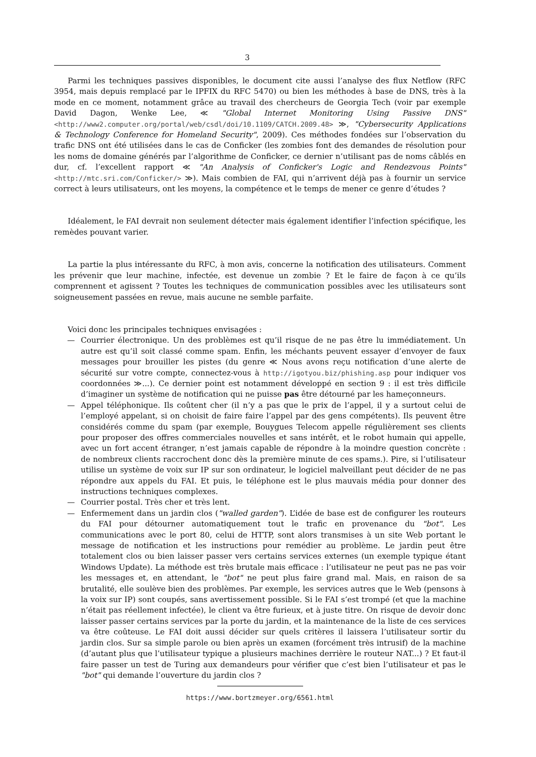3
Parmi les techniques passives disponibles, le document cite aussi l’analyse des flux Netflow (RFC 3954, mais depuis remplacé par le IPFIX du RFC 5470) ou bien les méthodes à base de DNS, très à la mode en ce moment, notamment grâce au travail des chercheurs de Georgia Tech (voir par exemple David Dagon, Wenke Lee, ≪ "Global Internet Monitoring Using Passive DNS" <http://www2.computer.org/portal/web/csdl/doi/10.1109/CATCH.2009.48> ≫, "Cybersecurity Applications & Technology Conference for Homeland Security", 2009). Ces méthodes fondées sur l’observation du trafic DNS ont été utilisées dans le cas de Conficker (les zombies font des demandes de résolution pour les noms de domaine générés par l’algorithme de Conficker, ce dernier n’utilisant pas de noms câblés en dur, cf. l’excellent rapport ≪ "An Analysis of Conficker's Logic and Rendezvous Points" <http://mtc.sri.com/Conficker/> ≫). Mais combien de FAI, qui n’arrivent déjà pas à fournir un service correct à leurs utilisateurs, ont les moyens, la compétence et le temps de mener ce genre d’études ?
Idéalement, le FAI devrait non seulement détecter mais également identifier l’infection spécifique, les remèdes pouvant varier.
La partie la plus intéressante du RFC, à mon avis, concerne la notification des utilisateurs. Comment les prévenir que leur machine, infectée, est devenue un zombie ? Et le faire de façon à ce qu’ils comprennent et agissent ? Toutes les techniques de communication possibles avec les utilisateurs sont soigneusement passées en revue, mais aucune ne semble parfaite.
Voici donc les principales techniques envisagées :
— Courrier électronique. Un des problèmes est qu’il risque de ne pas être lu immédiatement. Un autre est qu’il soit classé comme spam. Enfin, les méchants peuvent essayer d’envoyer de faux messages pour brouiller les pistes (du genre ≪ Nous avons reçu notification d’une alerte de sécurité sur votre compte, connectez-vous à http://igotyou.biz/phishing.asp pour indiquer vos coordonnées ≫...). Ce dernier point est notamment développé en section 9 : il est très difficile d’imaginer un système de notification qui ne puisse pas être détourné par les hameçonneurs.
— Appel téléphonique. Ils coûtent cher (il n’y a pas que le prix de l’appel, il y a surtout celui de l’employé appelant, si on choisit de faire faire l’appel par des gens compétents). Ils peuvent être considérés comme du spam (par exemple, Bouygues Telecom appelle régulièrement ses clients pour proposer des offres commerciales nouvelles et sans intérêt, et le robot humain qui appelle, avec un fort accent étranger, n’est jamais capable de répondre à la moindre question concrète : de nombreux clients raccrochent donc dès la première minute de ces spams.). Pire, si l’utilisateur utilise un système de voix sur IP sur son ordinateur, le logiciel malveillant peut décider de ne pas répondre aux appels du FAI. Et puis, le téléphone est le plus mauvais média pour donner des instructions techniques complexes.
— Courrier postal. Très cher et très lent.
— Enfermement dans un jardin clos ("walled garden"). L’idée de base est de configurer les routeurs du FAI pour détourner automatiquement tout le trafic en provenance du "bot". Les communications avec le port 80, celui de HTTP, sont alors transmises à un site Web portant le message de notification et les instructions pour remédier au problème. Le jardin peut être totalement clos ou bien laisser passer vers certains services externes (un exemple typique étant Windows Update). La méthode est très brutale mais efficace : l’utilisateur ne peut pas ne pas voir les messages et, en attendant, le "bot" ne peut plus faire grand mal. Mais, en raison de sa brutalité, elle soulève bien des problèmes. Par exemple, les services autres que le Web (pensons à la voix sur IP) sont coupés, sans avertissement possible. Si le FAI s’est trompé (et que la machine n’était pas réellement infectée), le client va être furieux, et à juste titre. On risque de devoir donc laisser passer certains services par la porte du jardin, et la maintenance de la liste de ces services va être coûteuse. Le FAI doit aussi décider sur quels critères il laissera l’utilisateur sortir du jardin clos. Sur sa simple parole ou bien après un examen (forcément très intrusif) de la machine (d’autant plus que l’utilisateur typique a plusieurs machines derrière le routeur NAT...) ? Et faut-il faire passer un test de Turing aux demandeurs pour vérifier que c’est bien l’utilisateur et pas le "bot" qui demande l’ouverture du jardin clos ?
https://www.bortzmeyer.org/6561.html